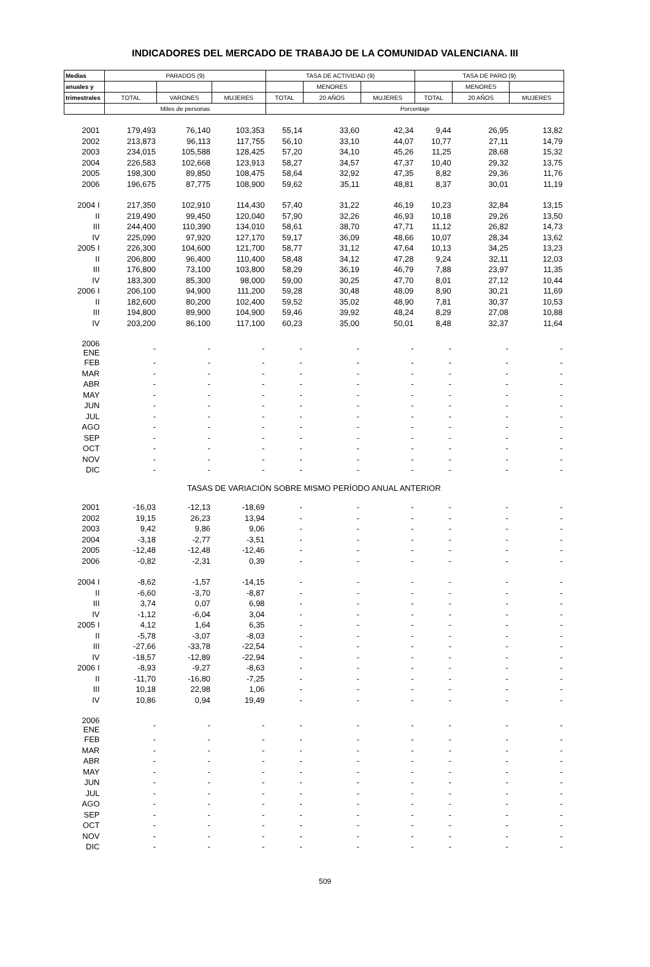INDICADORES DEL MERCADO DE TRABAJO DE LA COMUNIDAD VALENCIANA. III
| Medias | PARADOS (9) | | | TASA DE ACTIVIDAD (9) | | | TASA DE PARO (9) | | |
| --- | --- | --- | --- | --- | --- | --- | --- | --- | --- |
| anuales y | | | | | MENORES | | | MENORES | |
| trimestrales | TOTAL | VARONES | MUJERES | TOTAL | 20 AÑOS | MUJERES | TOTAL | 20 AÑOS | MUJERES |
| | Miles de personas | | | Porcentaje | | | | | |
| 2001 | 179,493 | 76,140 | 103,353 | 55,14 | 33,60 | 42,34 | 9,44 | 26,95 | 13,82 |
| 2002 | 213,873 | 96,113 | 117,755 | 56,10 | 33,10 | 44,07 | 10,77 | 27,11 | 14,79 |
| 2003 | 234,015 | 105,588 | 128,425 | 57,20 | 34,10 | 45,26 | 11,25 | 28,68 | 15,32 |
| 2004 | 226,583 | 102,668 | 123,913 | 58,27 | 34,57 | 47,37 | 10,40 | 29,32 | 13,75 |
| 2005 | 198,300 | 89,850 | 108,475 | 58,64 | 32,92 | 47,35 | 8,82 | 29,36 | 11,76 |
| 2006 | 196,675 | 87,775 | 108,900 | 59,62 | 35,11 | 48,81 | 8,37 | 30,01 | 11,19 |
| 2004 I | 217,350 | 102,910 | 114,430 | 57,40 | 31,22 | 46,19 | 10,23 | 32,84 | 13,15 |
| II | 219,490 | 99,450 | 120,040 | 57,90 | 32,26 | 46,93 | 10,18 | 29,26 | 13,50 |
| III | 244,400 | 110,390 | 134,010 | 58,61 | 38,70 | 47,71 | 11,12 | 26,82 | 14,73 |
| IV | 225,090 | 97,920 | 127,170 | 59,17 | 36,09 | 48,66 | 10,07 | 28,34 | 13,62 |
| 2005 I | 226,300 | 104,600 | 121,700 | 58,77 | 31,12 | 47,64 | 10,13 | 34,25 | 13,23 |
| II | 206,800 | 96,400 | 110,400 | 58,48 | 34,12 | 47,28 | 9,24 | 32,11 | 12,03 |
| III | 176,800 | 73,100 | 103,800 | 58,29 | 36,19 | 46,79 | 7,88 | 23,97 | 11,35 |
| IV | 183,300 | 85,300 | 98,000 | 59,00 | 30,25 | 47,70 | 8,01 | 27,12 | 10,44 |
| 2006 I | 206,100 | 94,900 | 111,200 | 59,28 | 30,48 | 48,09 | 8,90 | 30,21 | 11,69 |
| II | 182,600 | 80,200 | 102,400 | 59,52 | 35,02 | 48,90 | 7,81 | 30,37 | 10,53 |
| III | 194,800 | 89,900 | 104,900 | 59,46 | 39,92 | 48,24 | 8,29 | 27,08 | 10,88 |
| IV | 203,200 | 86,100 | 117,100 | 60,23 | 35,00 | 50,01 | 8,48 | 32,37 | 11,64 |
| 2006 ENE | - | - | - | - | - | - | - | - | - |
| FEB | - | - | - | - | - | - | - | - | - |
| MAR | - | - | - | - | - | - | - | - | - |
| ABR | - | - | - | - | - | - | - | - | - |
| MAY | - | - | - | - | - | - | - | - | - |
| JUN | - | - | - | - | - | - | - | - | - |
| JUL | - | - | - | - | - | - | - | - | - |
| AGO | - | - | - | - | - | - | - | - | - |
| SEP | - | - | - | - | - | - | - | - | - |
| OCT | - | - | - | - | - | - | - | - | - |
| NOV | - | - | - | - | - | - | - | - | - |
| DIC | - | - | - | - | - | - | - | - | - |
| TASAS DE VARIACIÓN SOBRE MISMO PERÍODO ANUAL ANTERIOR | | | | | | | | | |
| 2001 | -16,03 | -12,13 | -18,69 | - | - | - | - | - | - |
| 2002 | 19,15 | 26,23 | 13,94 | - | - | - | - | - | - |
| 2003 | 9,42 | 9,86 | 9,06 | - | - | - | - | - | - |
| 2004 | -3,18 | -2,77 | -3,51 | - | - | - | - | - | - |
| 2005 | -12,48 | -12,48 | -12,46 | - | - | - | - | - | - |
| 2006 | -0,82 | -2,31 | 0,39 | - | - | - | - | - | - |
| 2004 I | -8,62 | -1,57 | -14,15 | - | - | - | - | - | - |
| II | -6,60 | -3,70 | -8,87 | - | - | - | - | - | - |
| III | 3,74 | 0,07 | 6,98 | - | - | - | - | - | - |
| IV | -1,12 | -6,04 | 3,04 | - | - | - | - | - | - |
| 2005 I | 4,12 | 1,64 | 6,35 | - | - | - | - | - | - |
| II | -5,78 | -3,07 | -8,03 | - | - | - | - | - | - |
| III | -27,66 | -33,78 | -22,54 | - | - | - | - | - | - |
| IV | -18,57 | -12,89 | -22,94 | - | - | - | - | - | - |
| 2006 I | -8,93 | -9,27 | -8,63 | - | - | - | - | - | - |
| II | -11,70 | -16,80 | -7,25 | - | - | - | - | - | - |
| III | 10,18 | 22,98 | 1,06 | - | - | - | - | - | - |
| IV | 10,86 | 0,94 | 19,49 | - | - | - | - | - | - |
| 2006 ENE | - | - | - | - | - | - | - | - | - |
| FEB | - | - | - | - | - | - | - | - | - |
| MAR | - | - | - | - | - | - | - | - | - |
| ABR | - | - | - | - | - | - | - | - | - |
| MAY | - | - | - | - | - | - | - | - | - |
| JUN | - | - | - | - | - | - | - | - | - |
| JUL | - | - | - | - | - | - | - | - | - |
| AGO | - | - | - | - | - | - | - | - | - |
| SEP | - | - | - | - | - | - | - | - | - |
| OCT | - | - | - | - | - | - | - | - | - |
| NOV | - | - | - | - | - | - | - | - | - |
| DIC | - | - | - | - | - | - | - | - | - |
509